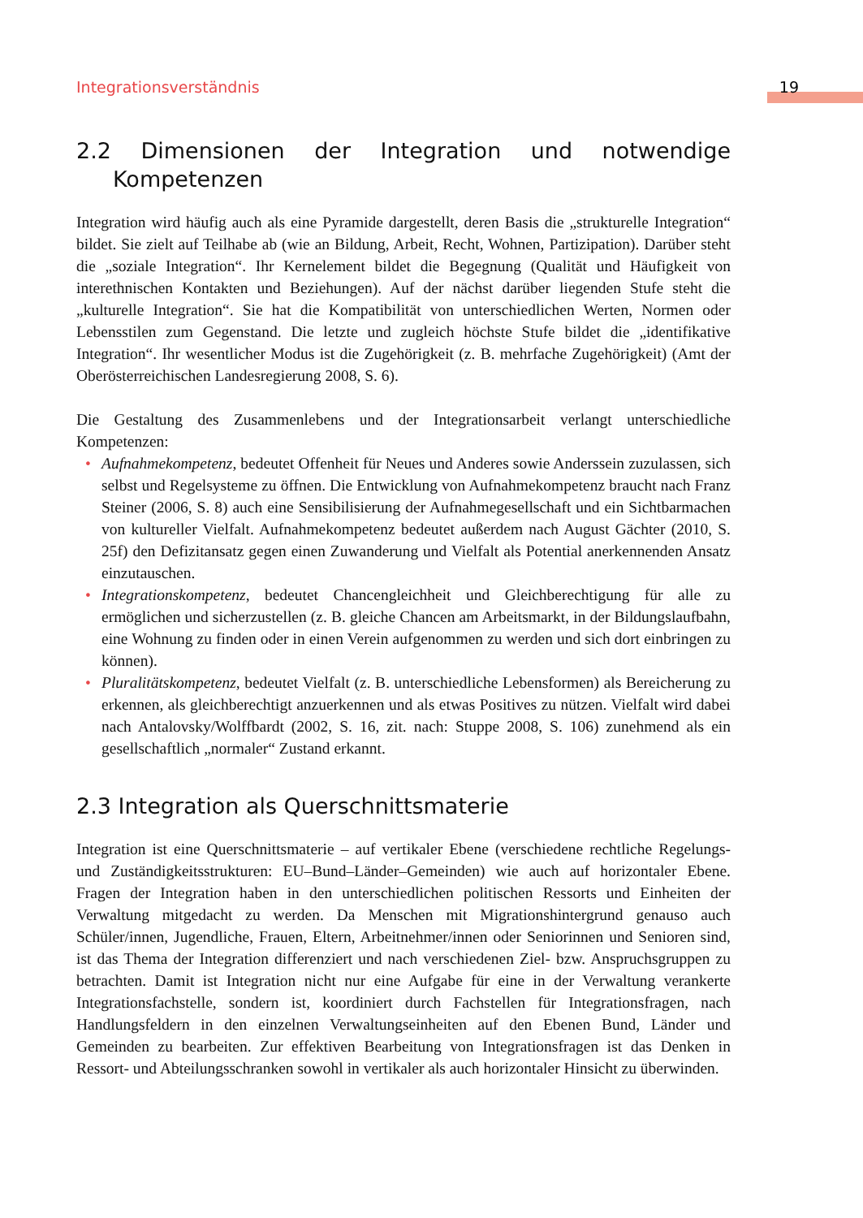Integrationsverständnis 19
2.2 Dimensionen der Integration und notwendige Kompetenzen
Integration wird häufig auch als eine Pyramide dargestellt, deren Basis die „strukturelle Integration“ bildet. Sie zielt auf Teilhabe ab (wie an Bildung, Arbeit, Recht, Wohnen, Partizipation). Darüber steht die „soziale Integration“. Ihr Kernelement bildet die Begegnung (Qualität und Häufigkeit von interethnischen Kontakten und Beziehungen). Auf der nächst darüber liegenden Stufe steht die „kulturelle Integration“. Sie hat die Kompatibilität von unterschiedlichen Werten, Normen oder Lebensstilen zum Gegenstand. Die letzte und zugleich höchste Stufe bildet die „identifikative Integration“. Ihr wesentlicher Modus ist die Zugehörigkeit (z. B. mehrfache Zugehörigkeit) (Amt der Oberösterreichischen Landesregierung 2008, S. 6).
Die Gestaltung des Zusammenlebens und der Integrationsarbeit verlangt unterschiedliche Kompetenzen:
• Aufnahmekompetenz, bedeutet Offenheit für Neues und Anderes sowie Anderssein zuzulassen, sich selbst und Regelsysteme zu öffnen. Die Entwicklung von Aufnahmekompetenz braucht nach Franz Steiner (2006, S. 8) auch eine Sensibilisierung der Aufnahmegesellschaft und ein Sichtbarmachen von kultureller Vielfalt. Aufnahmekompetenz bedeutet außerdem nach August Gächter (2010, S. 25f) den Defizitansatz gegen einen Zuwanderung und Vielfalt als Potential anerkennenden Ansatz einzutauschen.
• Integrationskompetenz, bedeutet Chancengleichheit und Gleichberechtigung für alle zu ermöglichen und sicherzustellen (z. B. gleiche Chancen am Arbeitsmarkt, in der Bildungslaufbahn, eine Wohnung zu finden oder in einen Verein aufgenommen zu werden und sich dort einbringen zu können).
• Pluralitätskompetenz, bedeutet Vielfalt (z. B. unterschiedliche Lebensformen) als Bereicherung zu erkennen, als gleichberechtigt anzuerkennen und als etwas Positives zu nützen. Vielfalt wird dabei nach Antalovsky/Wolffbardt (2002, S. 16, zit. nach: Stuppe 2008, S. 106) zunehmend als ein gesellschaftlich „normaler“ Zustand erkannt.
2.3 Integration als Querschnittsmaterie
Integration ist eine Querschnittsmaterie – auf vertikaler Ebene (verschiedene rechtliche Regelungs- und Zuständigkeitsstrukturen: EU–Bund–Länder–Gemeinden) wie auch auf horizontaler Ebene. Fragen der Integration haben in den unterschiedlichen politischen Ressorts und Einheiten der Verwaltung mitgedacht zu werden. Da Menschen mit Migrationshintergrund genauso auch Schüler/innen, Jugendliche, Frauen, Eltern, Arbeitnehmer/innen oder Seniorinnen und Senioren sind, ist das Thema der Integration differenziert und nach verschiedenen Ziel- bzw. Anspruchsgruppen zu betrachten. Damit ist Integration nicht nur eine Aufgabe für eine in der Verwaltung verankerte Integrationsfachstelle, sondern ist, koordiniert durch Fachstellen für Integrationsfragen, nach Handlungsfeldern in den einzelnen Verwaltungseinheiten auf den Ebenen Bund, Länder und Gemeinden zu bearbeiten. Zur effektiven Bearbeitung von Integrationsfragen ist das Denken in Ressort- und Abteilungsschranken sowohl in vertikaler als auch horizontaler Hinsicht zu überwinden.